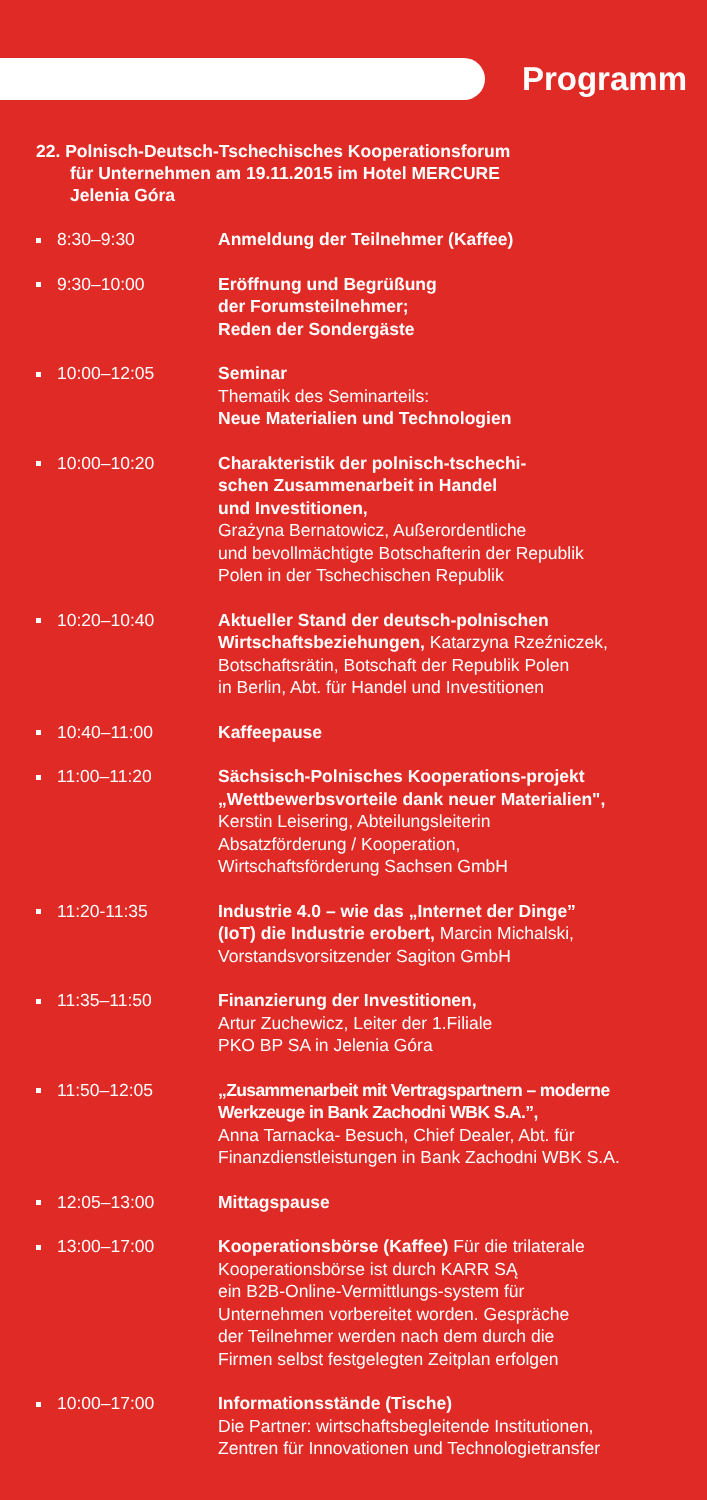Programm
22. Polnisch-Deutsch-Tschechisches Kooperationsforum
für Unternehmen am 19.11.2015 im Hotel MERCURE
Jelenia Góra
8:30–9:30 Anmeldung der Teilnehmer (Kaffee)
9:30–10:00 Eröffnung und Begrüßung
der Forumsteilnehmer;
Reden der Sondergäste
10:00–12:05 Seminar
Thematik des Seminarteils:
Neue Materialien und Technologien
10:00–10:20 Charakteristik der polnisch-tschechi-
schen Zusammenarbeit in Handel
und Investitionen,
Grażyna Bernatowicz, Außerordentliche
und bevollmächtigte Botschafterin der Republik
Polen in der Tschechischen Republik
10:20–10:40 Aktueller Stand der deutsch-polnischen
Wirtschaftsbeziehungen, Katarzyna Rzeźniczek,
Botschaftsrätin, Botschaft der Republik Polen
in Berlin, Abt. für Handel und Investitionen
10:40–11:00 Kaffeepause
11:00–11:20 Sächsisch-Polnisches Kooperations-projekt
„Wettbewerbsvorteile dank neuer Materialien",
Kerstin Leisering, Abteilungsleiterin
Absatzförderung / Kooperation,
Wirtschaftsförderung Sachsen GmbH
11:20-11:35 Industrie 4.0 – wie das „Internet der Dinge”
(IoT) die Industrie erobert, Marcin Michalski,
Vorstandsvorsitzender Sagiton GmbH
11:35–11:50 Finanzierung der Investitionen,
Artur Zuchewicz, Leiter der 1.Filiale
PKO BP SA in Jelenia Góra
11:50–12:05 „Zusammenarbeit mit Vertragspartnern – moderne
Werkzeuge in Bank Zachodni WBK S.A.”,
Anna Tarnacka- Besuch, Chief Dealer, Abt. für
Finanzdienstleistungen in Bank Zachodni WBK S.A.
12:05–13:00 Mittagspause
13:00–17:00 Kooperationsbörse (Kaffee) Für die trilaterale
Kooperationsbörse ist durch KARR SĄ
ein B2B-Online-Vermittlungs-system für
Unternehmen vorbereitet worden. Gespräche
der Teilnehmer werden nach dem durch die
Firmen selbst festgelegten Zeitplan erfolgen
10:00–17:00 Informationsstände (Tische)
Die Partner: wirtschaftsbegleitende Institutionen,
Zentren für Innovationen und Technologietransfer